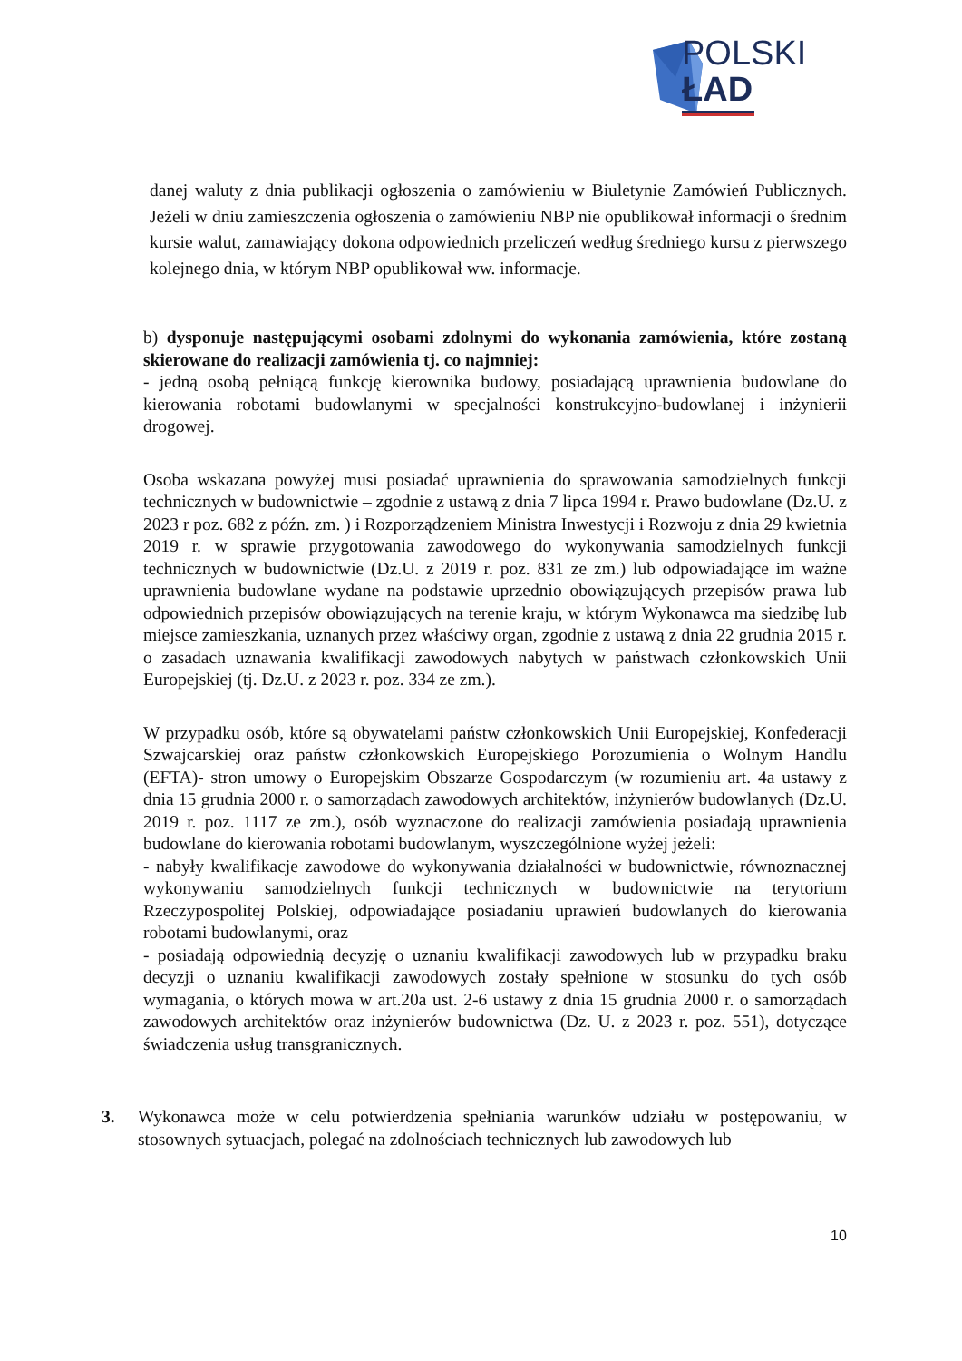POLSKI
ŁAD
danej waluty z dnia publikacji ogłoszenia o zamówieniu w Biuletynie Zamówień Publicznych. Jeżeli w dniu zamieszczenia ogłoszenia o zamówieniu NBP nie opublikował informacji o średnim kursie walut, zamawiający dokona odpowiednich przeliczeń według średniego kursu z pierwszego kolejnego dnia, w którym NBP opublikował ww. informacje.
b) dysponuje następującymi osobami zdolnymi do wykonania zamówienia, które zostaną skierowane do realizacji zamówienia tj. co najmniej:
- jedną osobą pełniącą funkcję kierownika budowy, posiadającą uprawnienia budowlane do kierowania robotami budowlanymi w specjalności konstrukcyjno-budowlanej i inżynierii drogowej.
Osoba wskazana powyżej musi posiadać uprawnienia do sprawowania samodzielnych funkcji technicznych w budownictwie – zgodnie z ustawą z dnia 7 lipca 1994 r. Prawo budowlane (Dz.U. z 2023 r poz. 682 z późn. zm. ) i Rozporządzeniem Ministra Inwestycji i Rozwoju z dnia 29 kwietnia 2019 r. w sprawie przygotowania zawodowego do wykonywania samodzielnych funkcji technicznych w budownictwie (Dz.U. z 2019 r. poz. 831 ze zm.) lub odpowiadające im ważne uprawnienia budowlane wydane na podstawie uprzednio obowiązujących przepisów prawa lub odpowiednich przepisów obowiązujących na terenie kraju, w którym Wykonawca ma siedzibę lub miejsce zamieszkania, uznanych przez właściwy organ, zgodnie z ustawą z dnia 22 grudnia 2015 r. o zasadach uznawania kwalifikacji zawodowych nabytych w państwach członkowskich Unii Europejskiej (tj. Dz.U. z 2023 r. poz. 334 ze zm.).
W przypadku osób, które są obywatelami państw członkowskich Unii Europejskiej, Konfederacji Szwajcarskiej oraz państw członkowskich Europejskiego Porozumienia o Wolnym Handlu (EFTA)- stron umowy o Europejskim Obszarze Gospodarczym (w rozumieniu art. 4a ustawy z dnia 15 grudnia 2000 r. o samorządach zawodowych architektów, inżynierów budowlanych (Dz.U. 2019 r. poz. 1117 ze zm.), osób wyznaczone do realizacji zamówienia posiadają uprawnienia budowlane do kierowania robotami budowlanym, wyszczególnione wyżej jeżeli:
- nabyły kwalifikacje zawodowe do wykonywania działalności w budownictwie, równoznacznej wykonywaniu samodzielnych funkcji technicznych w budownictwie na terytorium Rzeczypospolitej Polskiej, odpowiadające posiadaniu uprawień budowlanych do kierowania robotami budowlanymi, oraz
- posiadają odpowiednią decyzję o uznaniu kwalifikacji zawodowych lub w przypadku braku decyzji o uznaniu kwalifikacji zawodowych zostały spełnione w stosunku do tych osób wymagania, o których mowa w art.20a ust. 2-6 ustawy z dnia 15 grudnia 2000 r. o samorządach zawodowych architektów oraz inżynierów budownictwa (Dz. U. z 2023 r. poz. 551), dotyczące świadczenia usług transgranicznych.
3.
Wykonawca może w celu potwierdzenia spełniania warunków udziału w postępowaniu, w stosownych sytuacjach, polegać na zdolnościach technicznych lub zawodowych lub
10